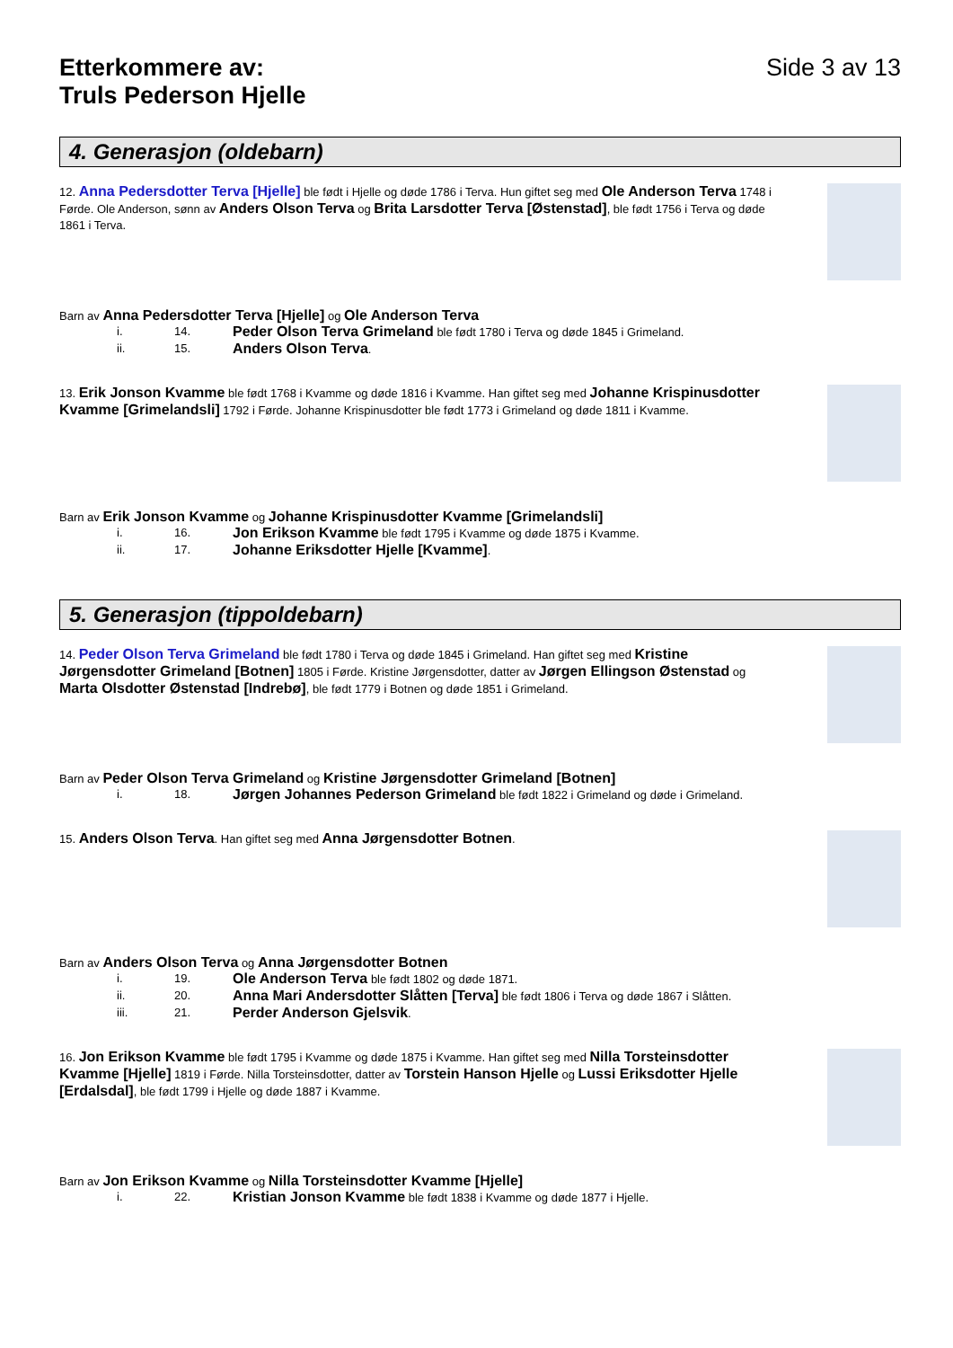Etterkommere av:
Truls Pederson Hjelle
Side 3 av 13
4. Generasjon (oldebarn)
12. Anna Pedersdotter Terva [Hjelle] ble født i Hjelle og døde 1786 i Terva. Hun giftet seg med Ole Anderson Terva 1748 i Førde. Ole Anderson, sønn av Anders Olson Terva og Brita Larsdotter Terva [Østenstad], ble født 1756 i Terva og døde 1861 i Terva.
Barn av Anna Pedersdotter Terva [Hjelle] og Ole Anderson Terva
i. 14. Peder Olson Terva Grimeland ble født 1780 i Terva og døde 1845 i Grimeland.
ii. 15. Anders Olson Terva.
13. Erik Jonson Kvamme ble født 1768 i Kvamme og døde 1816 i Kvamme. Han giftet seg med Johanne Krispinusdotter Kvamme [Grimelandsli] 1792 i Førde. Johanne Krispinusdotter ble født 1773 i Grimeland og døde 1811 i Kvamme.
Barn av Erik Jonson Kvamme og Johanne Krispinusdotter Kvamme [Grimelandsli]
i. 16. Jon Erikson Kvamme ble født 1795 i Kvamme og døde 1875 i Kvamme.
ii. 17. Johanne Eriksdotter Hjelle [Kvamme].
5. Generasjon (tippoldebarn)
14. Peder Olson Terva Grimeland ble født 1780 i Terva og døde 1845 i Grimeland. Han giftet seg med Kristine Jørgensdotter Grimeland [Botnen] 1805 i Førde. Kristine Jørgensdotter, datter av Jørgen Ellingson Østenstad og Marta Olsdotter Østenstad [Indrebø], ble født 1779 i Botnen og døde 1851 i Grimeland.
Barn av Peder Olson Terva Grimeland og Kristine Jørgensdotter Grimeland [Botnen]
i. 18. Jørgen Johannes Pederson Grimeland ble født 1822 i Grimeland og døde i Grimeland.
15. Anders Olson Terva. Han giftet seg med Anna Jørgensdotter Botnen.
Barn av Anders Olson Terva og Anna Jørgensdotter Botnen
i. 19. Ole Anderson Terva ble født 1802 og døde 1871.
ii. 20. Anna Mari Andersdotter Slåtten [Terva] ble født 1806 i Terva og døde 1867 i Slåtten.
iii. 21. Perder Anderson Gjelsvik.
16. Jon Erikson Kvamme ble født 1795 i Kvamme og døde 1875 i Kvamme. Han giftet seg med Nilla Torsteinsdotter Kvamme [Hjelle] 1819 i Førde. Nilla Torsteinsdotter, datter av Torstein Hanson Hjelle og Lussi Eriksdotter Hjelle [Erdalsdal], ble født 1799 i Hjelle og døde 1887 i Kvamme.
Barn av Jon Erikson Kvamme og Nilla Torsteinsdotter Kvamme [Hjelle]
i. 22. Kristian Jonson Kvamme ble født 1838 i Kvamme og døde 1877 i Hjelle.